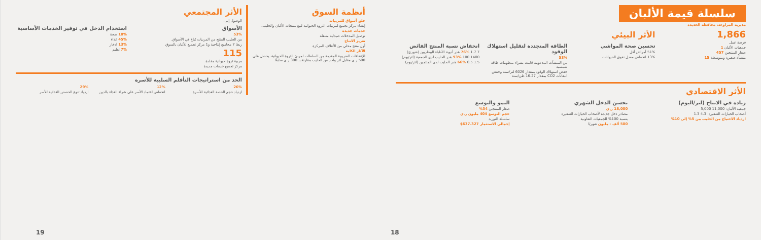سلسلة قيمة الألبان
مديرية المراوعة، محافظة الحديدة
1,866
فرصة عمل
جمعيات الألبان 1
صغار المنتجين 457
منشأة صغيرة ومتوسطة 15
الأثر البيئي
تحسين صحة المواشي
51% أمراض أقل
13% انخفاض معدل نفوق الحيوانات
الطاقة المتجددة لتقليل استهلاك الوقود
53%
من المنشآت المدعومة قامت بشراء منظومات طاقة شمسية
خفض استهلاك الوقود بمقدار 6026 لتر/سنة وخفض انبعاثات CO2 بمقدار 16.27 طن/سنة
انخفاض نسبة المنتج الفائض
7 1.7 76% هدر أدوية الأطباء البيطريين (شهريً)
1400 100 93% هدر الحليب لدى الجمعية (لتر/يوم)
1.5 0.5 66% هدر الحليب لدى المنتجين (لتر/يوم)
الأثر الاقتصادي
زيادة في الانتاج (لتر/اليوم)
جمعية الألبان: 11,000 5,000
أصحاب الحيازات الصغيرة: 4.3 1.3
ازدياد الاحتياج من الحليب من 5% إلى 10%
تحسن الدخل الشهري
18,000 ر.ي
مصادر دخل جديدة لأصحاب الحيازات الصغيرة
بنسبة 100% للجمعيات التعاونية
500 ألف - مليون شهريًا
النمو والتوسع
صغار المنتجين 34%
حجم التوسع 404 مليون ر.ي
سلسلة التوريد
إجمالي الاستثمار 637.327$
18
أنظمة السوق
خلق أسواق للمربيات
إنشاء مركز تجميع لمربيات الثروة الحيوانية لبيع منتجات الألبان والحليب.
خدمات جديدة
توصيل المدخلات صيدلية متنقلة
تعزيز الانتاج
أول منتج محلي من الأعلاف المركزة
الآثار الكلية
الإعفاءات الضريبية المقدمة من السلطات لمربيّ الثروة الحيوانية. يحصل على 500 ر.ي مقابل لتر واحد من الحليب مقارنة بـ 300 ر.ي سابقًا.
الأثر المجتمعي
الوصول إلى:
الأسواق
53%
من الحليب المنتج من المربيات يُباع في الأسواق.
ربط 7 مجاميع إنتاجية و1 مركز تجميع للألبان بالسوق
115
مربية ثروة حيوانية مقلدة.
مركز تجميع خدمات جديدة
استخدام الدخل في توفير الخدمات الأساسية
10% صحة
45% غذاء
13% ادخار
7% تعليم
الحد من استراتيجات التأقلم السلبية للأسرة
26%
ازدياد حجم الحصة الغذائية للأسرة
12%
انخفاض اعتماد الأسر على شراء الغذاء بالدين
29%
ازدياد تنوع الحصص الغذائية للأسر
19